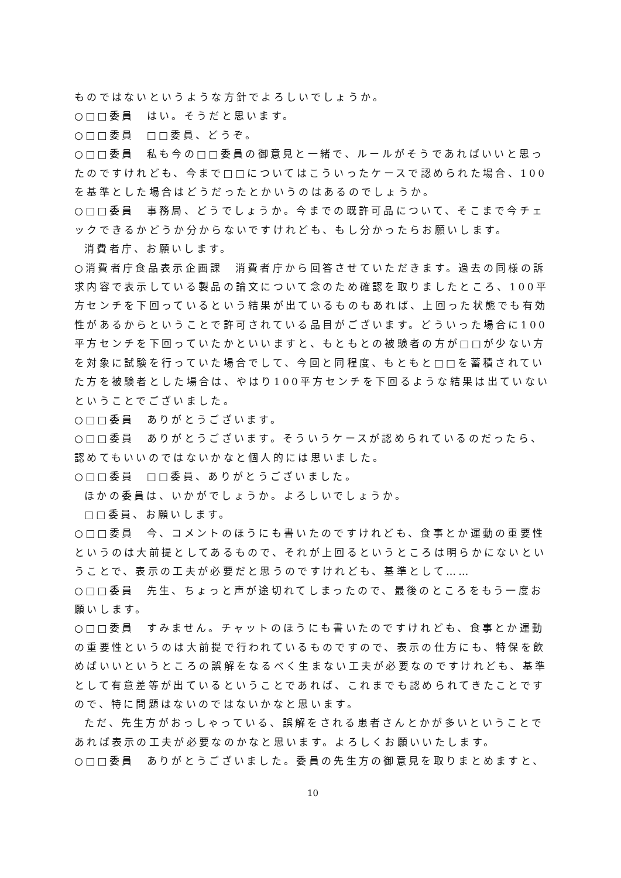ものではないというような方針でよろしいでしょうか。
○□□委員　はい。そうだと思います。
○□□委員　□□委員、どうぞ。
○□□委員　私も今の□□委員の御意見と一緒で、ルールがそうであればいいと思ったのですけれども、今まで□□についてはこういったケースで認められた場合、100を基準とした場合はどうだったとかいうのはあるのでしょうか。
○□□委員　事務局、どうでしょうか。今までの既許可品について、そこまで今チェックできるかどうか分からないですけれども、もし分かったらお願いします。
消費者庁、お願いします。
○消費者庁食品表示企画課　消費者庁から回答させていただきます。過去の同様の訴求内容で表示している製品の論文について念のため確認を取りましたところ、100平方センチを下回っているという結果が出ているものもあれば、上回った状態でも有効性があるからということで許可されている品目がございます。どういった場合に100平方センチを下回っていたかといいますと、もともとの被験者の方が□□が少ない方を対象に試験を行っていた場合でして、今回と同程度、もともと□□を蓄積されていた方を被験者とした場合は、やはり100平方センチを下回るような結果は出ていないということでございました。
○□□委員　ありがとうございます。
○□□委員　ありがとうございます。そういうケースが認められているのだったら、認めてもいいのではないかなと個人的には思いました。
○□□委員　□□委員、ありがとうございました。
ほかの委員は、いかがでしょうか。よろしいでしょうか。
□□委員、お願いします。
○□□委員　今、コメントのほうにも書いたのですけれども、食事とか運動の重要性というのは大前提としてあるもので、それが上回るというところは明らかにないということで、表示の工夫が必要だと思うのですけれども、基準として……
○□□委員　先生、ちょっと声が途切れてしまったので、最後のところをもう一度お願いします。
○□□委員　すみません。チャットのほうにも書いたのですけれども、食事とか運動の重要性というのは大前提で行われているものですので、表示の仕方にも、特保を飲めばいいというところの誤解をなるべく生まない工夫が必要なのですけれども、基準として有意差等が出ているということであれば、これまでも認められてきたことですので、特に問題はないのではないかなと思います。
ただ、先生方がおっしゃっている、誤解をされる患者さんとかが多いということであれば表示の工夫が必要なのかなと思います。よろしくお願いいたします。
○□□委員　ありがとうございました。委員の先生方の御意見を取りまとめますと、
10